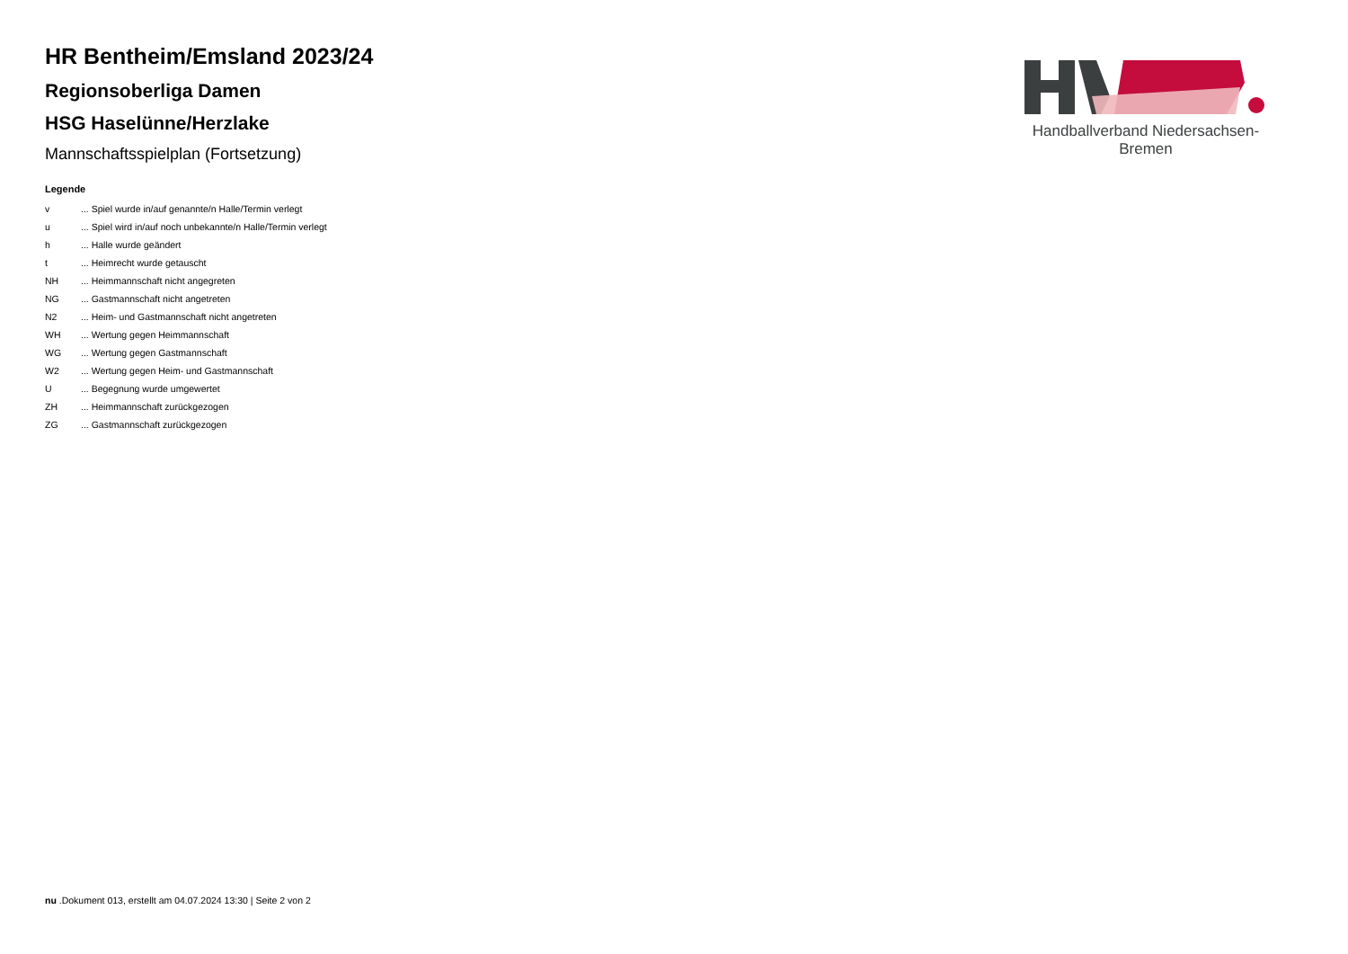Handballverband Niedersachsen-Bremen
HR Bentheim/Emsland 2023/24
Regionsoberliga Damen
HSG Haselünne/Herzlake
Mannschaftsspielplan (Fortsetzung)
Legende
| v | ... Spiel wurde in/auf genannte/n Halle/Termin verlegt |
| u | ... Spiel wird in/auf noch unbekannte/n Halle/Termin verlegt |
| h | ... Halle wurde geändert |
| t | ... Heimrecht wurde getauscht |
| NH | ... Heimmannschaft nicht angegreten |
| NG | ... Gastmannschaft nicht angetreten |
| N2 | ... Heim- und Gastmannschaft nicht angetreten |
| WH | ... Wertung gegen Heimmannschaft |
| WG | ... Wertung gegen Gastmannschaft |
| W2 | ... Wertung gegen Heim- und Gastmannschaft |
| U | ... Begegnung wurde umgewertet |
| ZH | ... Heimmannschaft zurückgezogen |
| ZG | ... Gastmannschaft zurückgezogen |
nu .Dokument 013, erstellt am 04.07.2024 13:30 | Seite 2 von 2